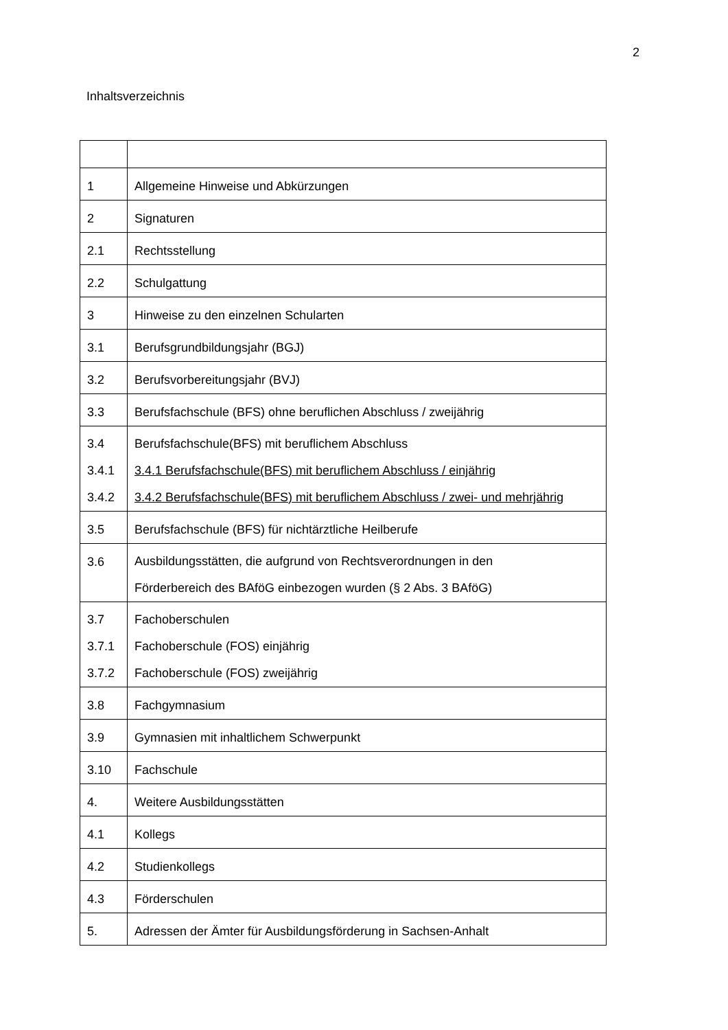2
Inhaltsverzeichnis
| 1 | Allgemeine Hinweise und Abkürzungen |
| 2 | Signaturen |
| 2.1 | Rechtsstellung |
| 2.2 | Schulgattung |
| 3 | Hinweise zu den einzelnen Schularten |
| 3.1 | Berufsgrundbildungsjahr (BGJ) |
| 3.2 | Berufsvorbereitungsjahr (BVJ) |
| 3.3 | Berufsfachschule (BFS) ohne beruflichen Abschluss / zweijährig |
| 3.4 3.4.1 3.4.2 | Berufsfachschule(BFS) mit beruflichem Abschluss 3.4.1 Berufsfachschule(BFS) mit beruflichem Abschluss / einjährig 3.4.2 Berufsfachschule(BFS) mit beruflichem Abschluss / zwei- und mehrjährig |
| 3.5 | Berufsfachschule (BFS) für nichtärztliche Heilberufe |
| 3.6 | Ausbildungsstätten, die aufgrund von Rechtsverordnungen in den Förderbereich des BAföG einbezogen wurden (§ 2 Abs. 3 BAföG) |
| 3.7 3.7.1 3.7.2 | Fachoberschulen Fachoberschule (FOS) einjährig Fachoberschule (FOS) zweijährig |
| 3.8 | Fachgymnasium |
| 3.9 | Gymnasien mit inhaltlichem Schwerpunkt |
| 3.10 | Fachschule |
| 4. | Weitere Ausbildungsstätten |
| 4.1 | Kollegs |
| 4.2 | Studienkollegs |
| 4.3 | Förderschulen |
| 5. | Adressen der Ämter für Ausbildungsförderung in Sachsen-Anhalt |